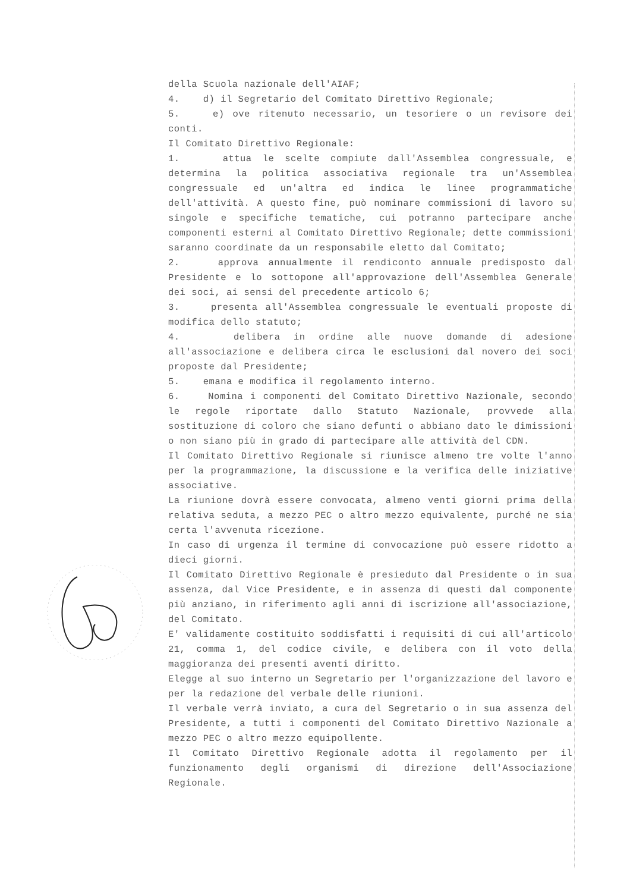della Scuola nazionale dell'AIAF;
4. d) il Segretario del Comitato Direttivo Regionale;
5. e) ove ritenuto necessario, un tesoriere o un revisore dei conti.
Il Comitato Direttivo Regionale:
1. attua le scelte compiute dall'Assemblea congressuale, e determina la politica associativa regionale tra un'Assemblea congressuale ed un'altra ed indica le linee programmatiche dell'attività. A questo fine, può nominare commissioni di lavoro su singole e specifiche tematiche, cui potranno partecipare anche componenti esterni al Comitato Direttivo Regionale; dette commissioni saranno coordinate da un responsabile eletto dal Comitato;
2. approva annualmente il rendiconto annuale predisposto dal Presidente e lo sottopone all'approvazione dell'Assemblea Generale dei soci, ai sensi del precedente articolo 6;
3. presenta all'Assemblea congressuale le eventuali proposte di modifica dello statuto;
4. delibera in ordine alle nuove domande di adesione all'associazione e delibera circa le esclusioni dal novero dei soci proposte dal Presidente;
5. emana e modifica il regolamento interno.
6. Nomina i componenti del Comitato Direttivo Nazionale, secondo le regole riportate dallo Statuto Nazionale, provvede alla sostituzione di coloro che siano defunti o abbiano dato le dimissioni o non siano più in grado di partecipare alle attività del CDN.
Il Comitato Direttivo Regionale si riunisce almeno tre volte l'anno per la programmazione, la discussione e la verifica delle iniziative associative.
La riunione dovrà essere convocata, almeno venti giorni prima della relativa seduta, a mezzo PEC o altro mezzo equivalente, purché ne sia certa l'avvenuta ricezione.
In caso di urgenza il termine di convocazione può essere ridotto a dieci giorni.
Il Comitato Direttivo Regionale è presieduto dal Presidente o in sua assenza, dal Vice Presidente, e in assenza di questi dal componente più anziano, in riferimento agli anni di iscrizione all'associazione, del Comitato.
E' validamente costituito soddisfatti i requisiti di cui all'articolo 21, comma 1, del codice civile, e delibera con il voto della maggioranza dei presenti aventi diritto.
Elegge al suo interno un Segretario per l'organizzazione del lavoro e per la redazione del verbale delle riunioni.
Il verbale verrà inviato, a cura del Segretario o in sua assenza del Presidente, a tutti i componenti del Comitato Direttivo Nazionale a mezzo PEC o altro mezzo equipollente.
Il Comitato Direttivo Regionale adotta il regolamento per il funzionamento degli organismi di direzione dell'Associazione Regionale.